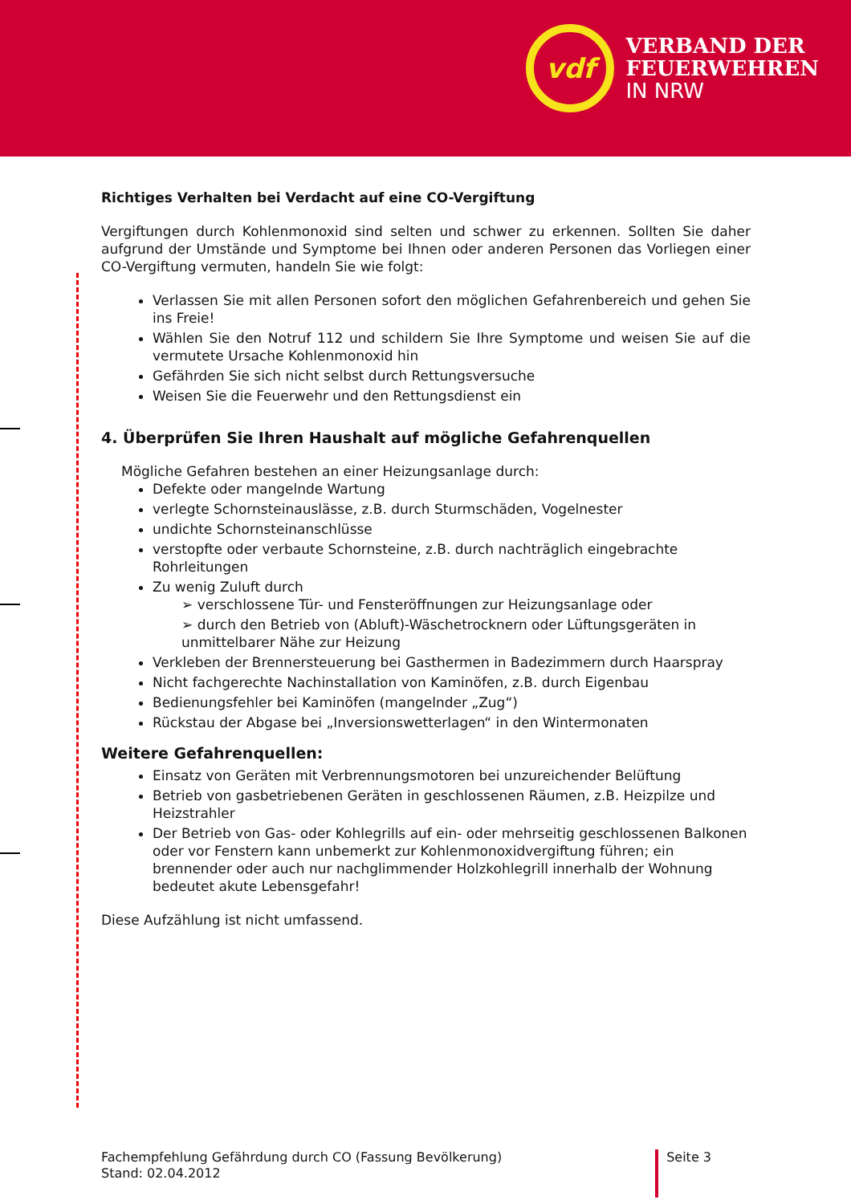vdf
VERBAND DER
FEUERWEHREN
IN NRW
Richtiges Verhalten bei Verdacht auf eine CO-Vergiftung
Vergiftungen durch Kohlenmonoxid sind selten und schwer zu erkennen. Sollten Sie daher aufgrund der Umstände und Symptome bei Ihnen oder anderen Personen das Vorliegen einer CO-Vergiftung vermuten, handeln Sie wie folgt:
Verlassen Sie mit allen Personen sofort den möglichen Gefahrenbereich und gehen Sie ins Freie!
Wählen Sie den Notruf 112 und schildern Sie Ihre Symptome und weisen Sie auf die vermutete Ursache Kohlenmonoxid hin
Gefährden Sie sich nicht selbst durch Rettungsversuche
Weisen Sie die Feuerwehr und den Rettungsdienst ein
4. Überprüfen Sie Ihren Haushalt auf mögliche Gefahrenquellen
Mögliche Gefahren bestehen an einer Heizungsanlage durch:
Defekte oder mangelnde Wartung
verlegte Schornsteinauslässe, z.B. durch Sturmschäden, Vogelnester
undichte Schornsteinanschlüsse
verstopfte oder verbaute Schornsteine, z.B. durch nachträglich eingebrachte Rohrleitungen
Zu wenig Zuluft durch
➢ verschlossene Tür- und Fensteröffnungen zur Heizungsanlage oder
➢ durch den Betrieb von (Abluft)-Wäschetrocknern oder Lüftungsgeräten in unmittelbarer Nähe zur Heizung
Verkleben der Brennersteuerung bei Gasthermen in Badezimmern durch Haarspray
Nicht fachgerechte Nachinstallation von Kaminöfen, z.B. durch Eigenbau
Bedienungsfehler bei Kaminöfen (mangelnder „Zug“)
Rückstau der Abgase bei „Inversionswetterlagen“ in den Wintermonaten
Weitere Gefahrenquellen:
Einsatz von Geräten mit Verbrennungsmotoren bei unzureichender Belüftung
Betrieb von gasbetriebenen Geräten in geschlossenen Räumen, z.B. Heizpilze und Heizstrahler
Der Betrieb von Gas- oder Kohlegrills auf ein- oder mehrseitig geschlossenen Balkonen oder vor Fenstern kann unbemerkt zur Kohlenmonoxidvergiftung führen; ein brennender oder auch nur nachglimmender Holzkohlegrill innerhalb der Wohnung bedeutet akute Lebensgefahr!
Diese Aufzählung ist nicht umfassend.
Fachempfehlung Gefährdung durch CO (Fassung Bevölkerung)
Stand: 02.04.2012
Seite 3